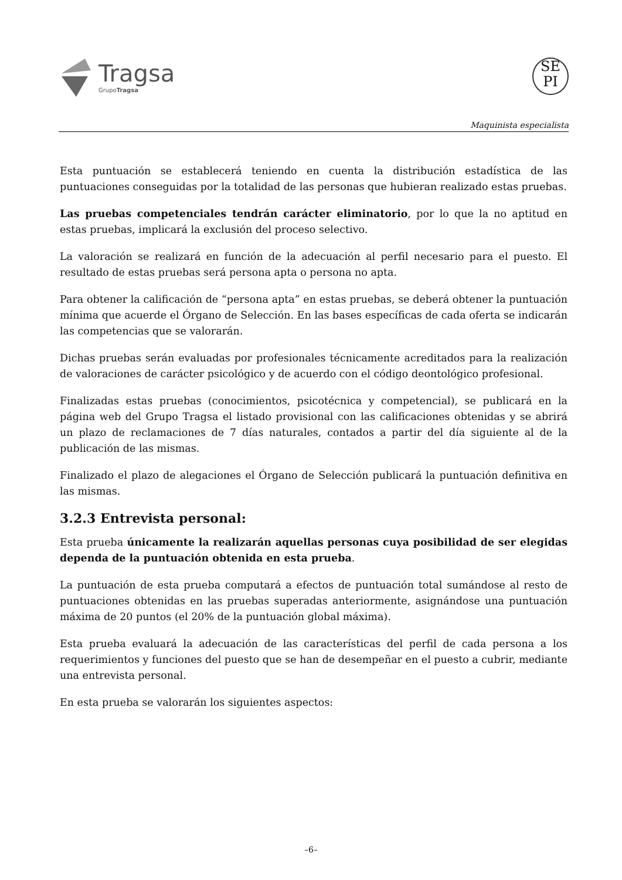Tragsa
GrupoTragsa
SE
PI
Maquinista especialista
Esta puntuación se establecerá teniendo en cuenta la distribución estadística de las puntuaciones conseguidas por la totalidad de las personas que hubieran realizado estas pruebas.
Las pruebas competenciales tendrán carácter eliminatorio, por lo que la no aptitud en estas pruebas, implicará la exclusión del proceso selectivo.
La valoración se realizará en función de la adecuación al perfil necesario para el puesto. El resultado de estas pruebas será persona apta o persona no apta.
Para obtener la calificación de “persona apta” en estas pruebas, se deberá obtener la puntuación mínima que acuerde el Órgano de Selección. En las bases específicas de cada oferta se indicarán las competencias que se valorarán.
Dichas pruebas serán evaluadas por profesionales técnicamente acreditados para la realización de valoraciones de carácter psicológico y de acuerdo con el código deontológico profesional.
Finalizadas estas pruebas (conocimientos, psicotécnica y competencial), se publicará en la página web del Grupo Tragsa el listado provisional con las calificaciones obtenidas y se abrirá un plazo de reclamaciones de 7 días naturales, contados a partir del día siguiente al de la publicación de las mismas.
Finalizado el plazo de alegaciones el Órgano de Selección publicará la puntuación definitiva en las mismas.
3.2.3 Entrevista personal:
Esta prueba únicamente la realizarán aquellas personas cuya posibilidad de ser elegidas dependa de la puntuación obtenida en esta prueba.
La puntuación de esta prueba computará a efectos de puntuación total sumándose al resto de puntuaciones obtenidas en las pruebas superadas anteriormente, asignándose una puntuación máxima de 20 puntos (el 20% de la puntuación global máxima).
Esta prueba evaluará la adecuación de las características del perfil de cada persona a los requerimientos y funciones del puesto que se han de desempeñar en el puesto a cubrir, mediante una entrevista personal.
En esta prueba se valorarán los siguientes aspectos:
–6–